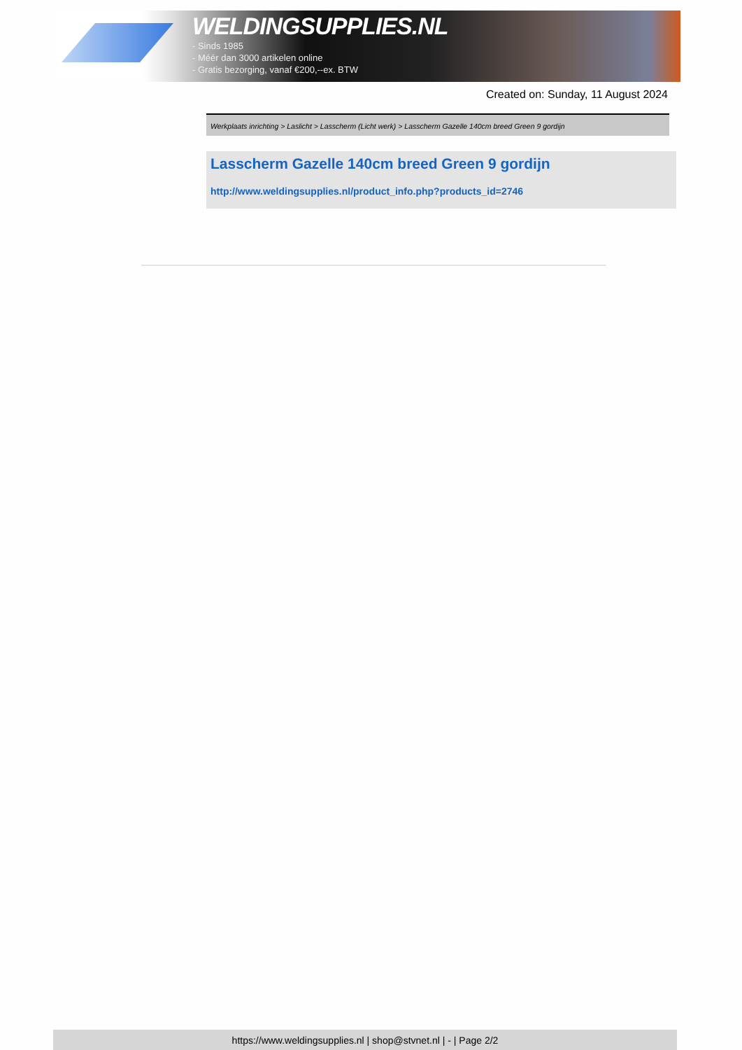WELDINGSUPPLIES.NL
- Sinds 1985
- Méér dan 3000 artikelen online
- Gratis bezorging, vanaf €200,--ex. BTW
Created on: Sunday, 11 August 2024
Werkplaats inrichting > Laslicht > Lasscherm (Licht werk) > Lasscherm Gazelle 140cm breed Green 9 gordijn
Lasscherm Gazelle 140cm breed Green 9 gordijn
http://www.weldingsupplies.nl/product_info.php?products_id=2746
https://www.weldingsupplies.nl | shop@stvnet.nl | - | Page 2/2